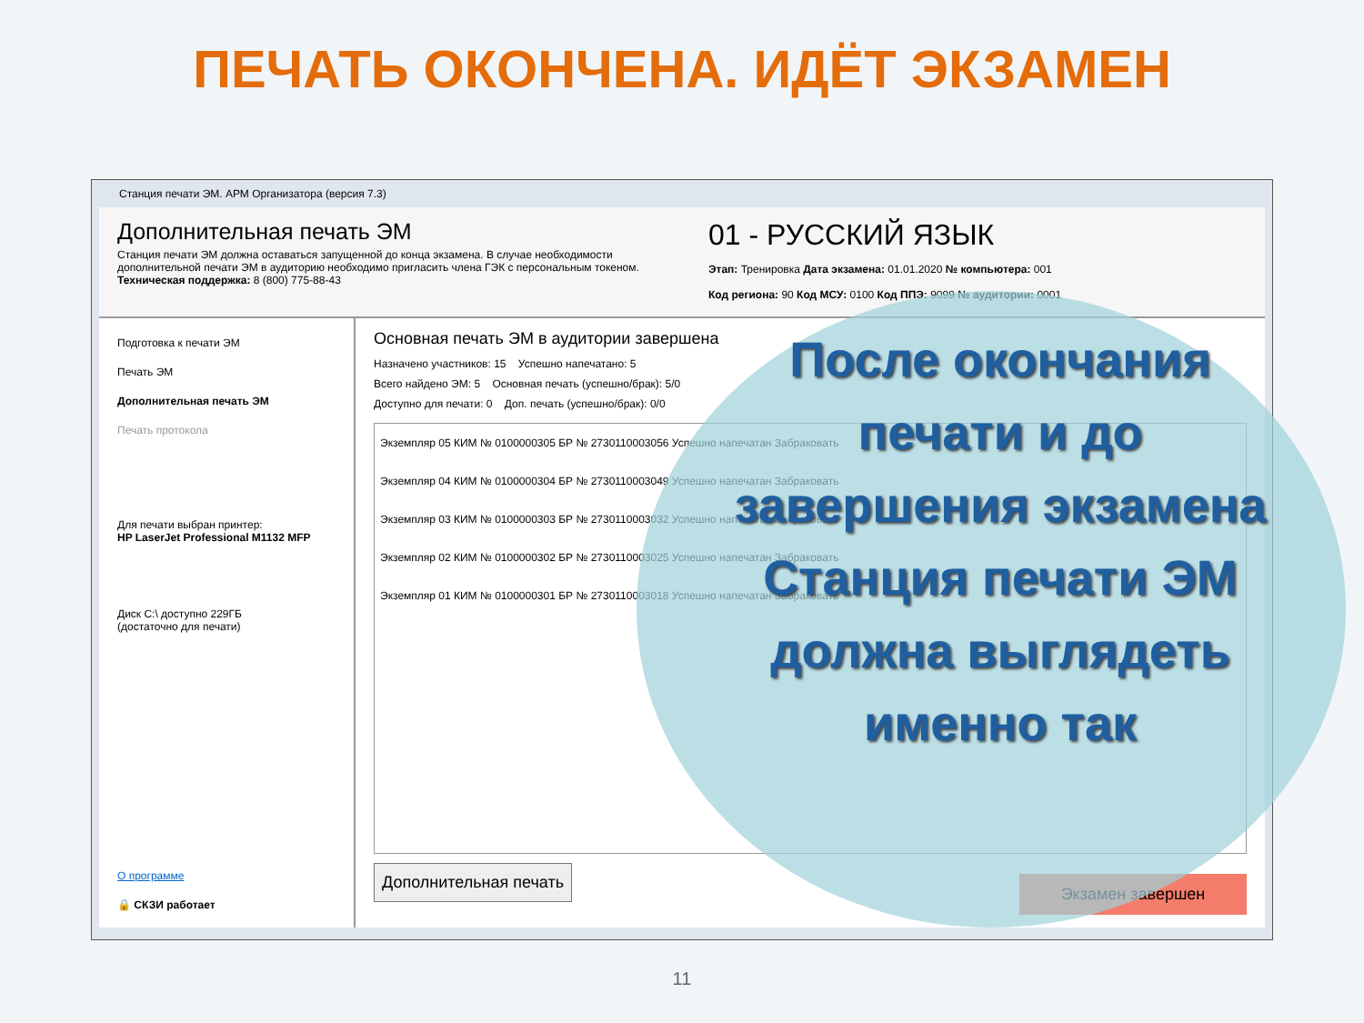ПЕЧАТЬ ОКОНЧЕНА. ИДЁТ ЭКЗАМЕН
Станция печати ЭМ. АРМ Организатора (версия 7.3)
Дополнительная печать ЭМ
Станция печати ЭМ должна оставаться запущенной до конца экзамена. В случае необходимости дополнительной печати ЭМ в аудиторию необходимо пригласить члена ГЭК с персональным токеном.
Техническая поддержка: 8 (800) 775-88-43
01 - РУССКИЙ ЯЗЫК
Этап: Тренировка Дата экзамена: 01.01.2020 № компьютера: 001
Код региона: 90 Код МСУ: 0100 Код ППЭ: 9099 № аудитории: 0001
Подготовка к печати ЭМ
Печать ЭМ
Дополнительная печать ЭМ
Печать протокола
Для печати выбран принтер:
HP LaserJet Professional M1132 MFP
Диск C:\ доступно 229ГБ
(достаточно для печати)
О программе
🔒 СКЗИ работает
Основная печать ЭМ в аудитории завершена
Назначено участников: 15 Успешно напечатано: 5
Всего найдено ЭМ: 5 Основная печать (успешно/брак): 5/0
Доступно для печати: 0 Доп. печать (успешно/брак): 0/0
Экземпляр 05 КИМ № 0100000305 БР № 2730110003056 Успешно напечатан Забраковать
Экземпляр 04 КИМ № 0100000304 БР № 2730110003049 Успешно напечатан Забраковать
Экземпляр 03 КИМ № 0100000303 БР № 2730110003032 Успешно напечатан Забраковать
Экземпляр 02 КИМ № 0100000302 БР № 2730110003025 Успешно напечатан Забраковать
Экземпляр 01 КИМ № 0100000301 БР № 2730110003018 Успешно напечатан Забраковать
Дополнительная печать
Экзамен завершен
После окончания печати и до завершения экзамена Станция печати ЭМ должна выглядеть именно так
11